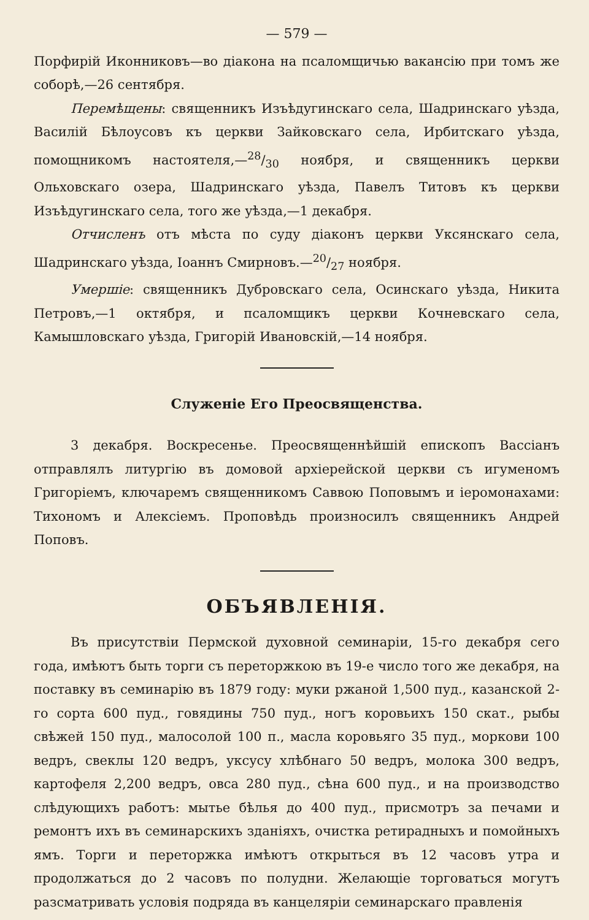— 579 —
Порфирій Иконниковъ—во діакона на псаломщичью вакансію при томъ же соборѣ,—26 сентября.
Перемѣщены: священникъ Изъѣдугинскаго села, Шадринскаго уѣзда, Василій Бѣлоусовъ къ церкви Зайковскаго села, Ирбитскаго уѣзда, помощникомъ настоятеля,—28/30 ноября, и священникъ церкви Ольховскаго озера, Шадринскаго уѣзда, Павелъ Титовъ къ церкви Изъѣдугинскаго села, того же уѣзда,—1 декабря.
Отчисленъ отъ мѣста по суду діаконъ церкви Уксянскаго села, Шадринскаго уѣзда, Іоаннъ Смирновъ.—20/27 ноября.
Умершіе: священникъ Дубровскаго села, Осинскаго уѣзда, Никита Петровъ,—1 октября, и псаломщикъ церкви Кочневскаго села, Камышловскаго уѣзда, Григорій Ивановскій,—14 ноября.
Служеніе Его Преосвященства.
3 декабря. Воскресенье. Преосвященнѣйшій епископъ Вассіанъ отправлялъ литургію въ домовой архіерейской церкви съ игуменомъ Григоріемъ, ключаремъ священникомъ Саввою Поповымъ и іеромонахами: Тихономъ и Алексіемъ. Проповѣдь произносилъ священникъ Андрей Поповъ.
ОБЪЯВЛЕНІЯ.
Въ присутствіи Пермской духовной семинаріи, 15-го декабря сего года, имѣютъ быть торги съ переторжкою въ 19-е число того же декабря, на поставку въ семинарію въ 1879 году: муки ржаной 1,500 пуд., казанской 2-го сорта 600 пуд., говядины 750 пуд., ногъ коровьихъ 150 скат., рыбы свѣжей 150 пуд., малосолой 100 п., масла коровьяго 35 пуд., моркови 100 ведръ, свеклы 120 ведръ, уксусу хлѣбнаго 50 ведръ, молока 300 ведръ, картофеля 2,200 ведръ, овса 280 пуд., сѣна 600 пуд., и на производство слѣдующихъ работъ: мытье бѣлья до 400 пуд., присмотръ за печами и ремонтъ ихъ въ семинарскихъ зданіяхъ, очистка ретирадныхъ и помойныхъ ямъ. Торги и переторжка имѣютъ открыться въ 12 часовъ утра и продолжаться до 2 часовъ по полудни. Желающіе торговаться могутъ разсматривать условія подряда въ канцеляріи семинарскаго правленія